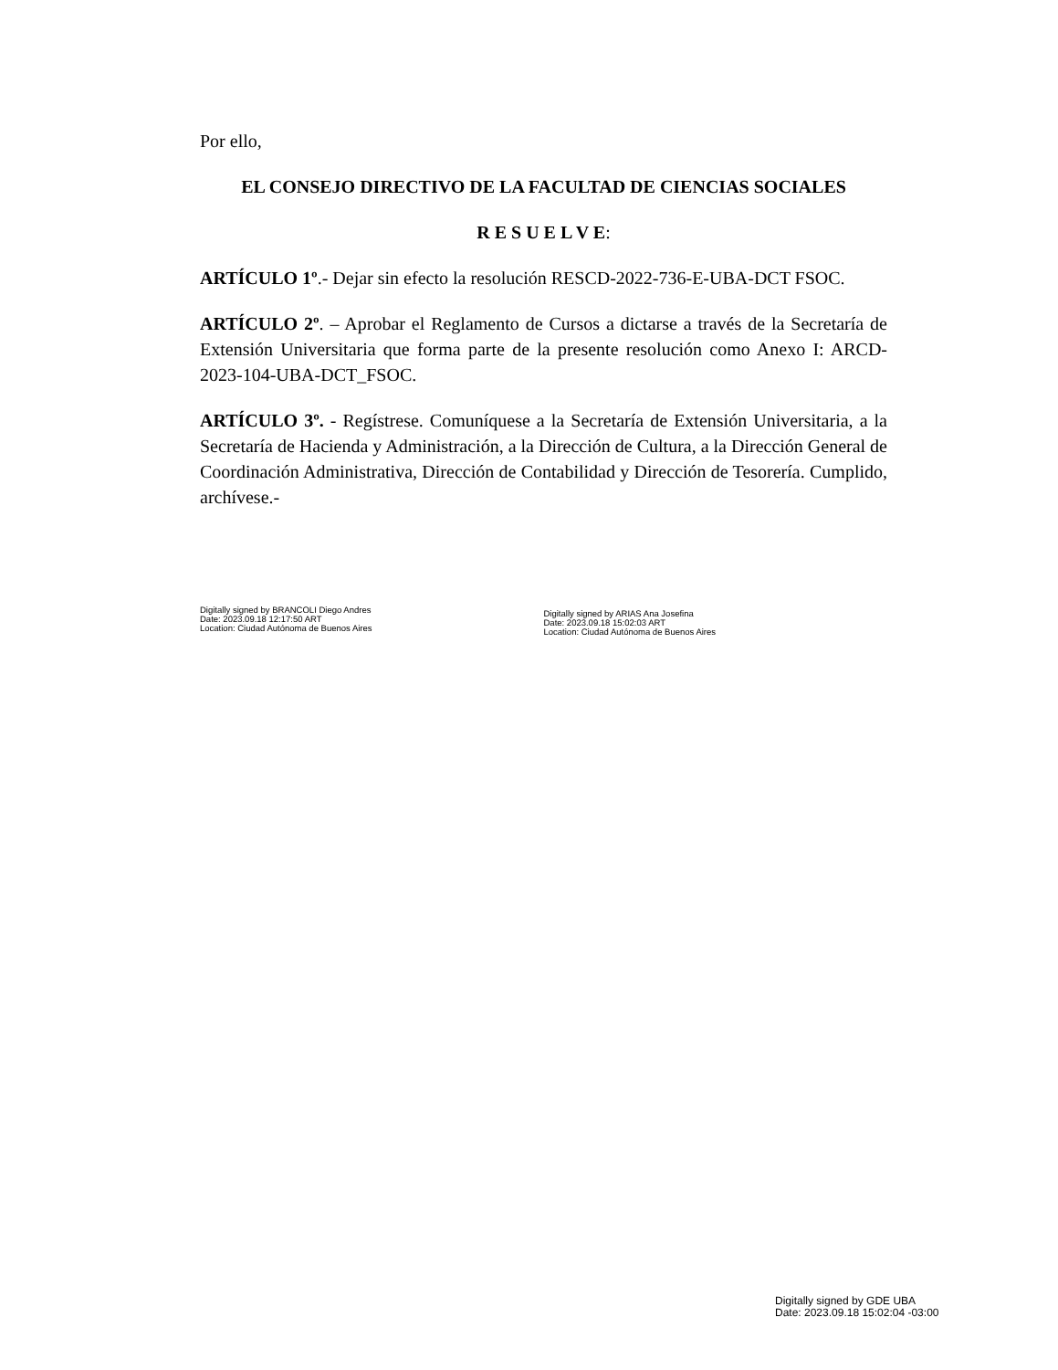Por ello,
EL CONSEJO DIRECTIVO DE LA FACULTAD DE CIENCIAS SOCIALES
R E S U E L V E:
ARTÍCULO 1º.- Dejar sin efecto la resolución RESCD-2022-736-E-UBA-DCT FSOC.
ARTÍCULO 2º. – Aprobar el Reglamento de Cursos a dictarse a través de la Secretaría de Extensión Universitaria que forma parte de la presente resolución como Anexo I: ARCD-2023-104-UBA-DCT_FSOC.
ARTÍCULO 3º. - Regístrese. Comuníquese a la Secretaría de Extensión Universitaria, a la Secretaría de Hacienda y Administración, a la Dirección de Cultura, a la Dirección General de Coordinación Administrativa, Dirección de Contabilidad y Dirección de Tesorería. Cumplido, archívese.-
Digitally signed by BRANCOLI Diego Andres
Date: 2023.09.18 12:17:50 ART
Location: Ciudad Autónoma de Buenos Aires
Digitally signed by ARIAS Ana Josefina
Date: 2023.09.18 15:02:03 ART
Location: Ciudad Autónoma de Buenos Aires
Digitally signed by GDE UBA
Date: 2023.09.18 15:02:04 -03:00